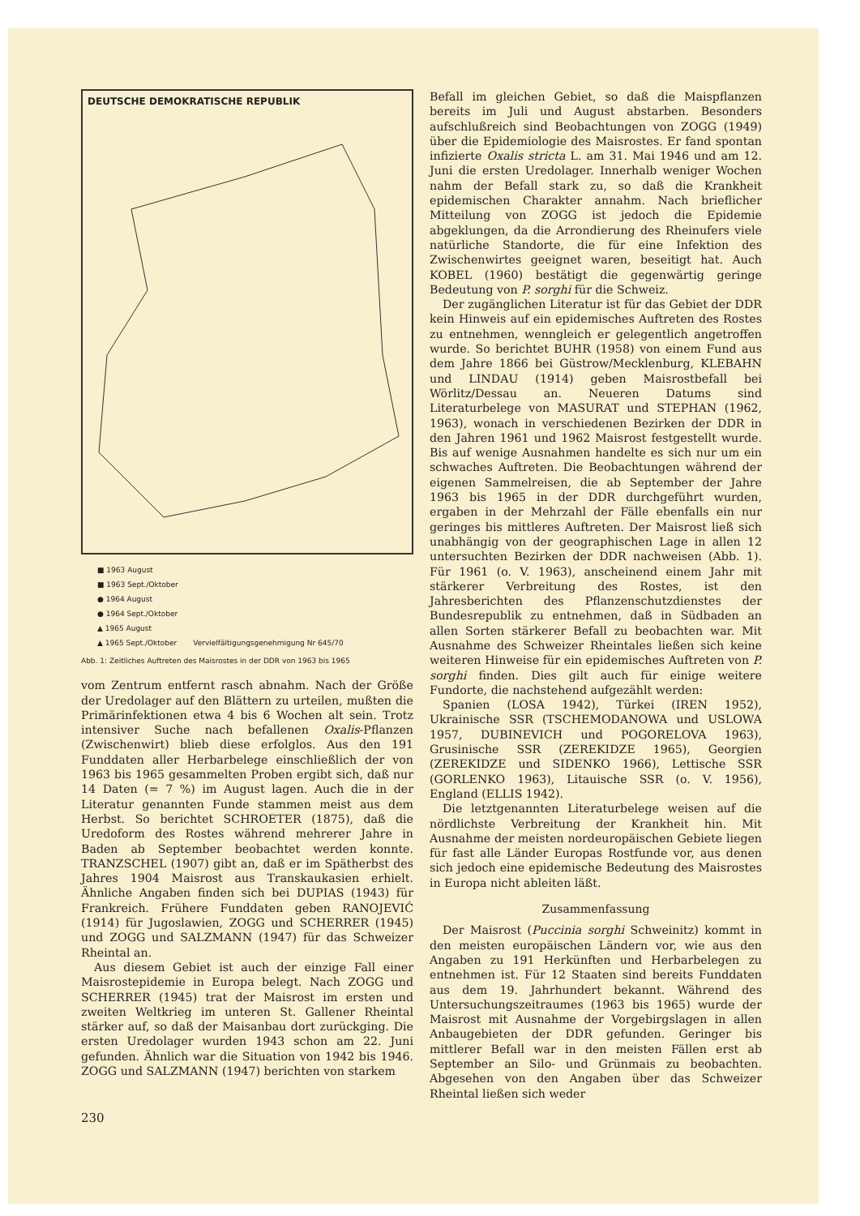DEUTSCHE DEMOKRATISCHE REPUBLIK
■ 1963 August
■ 1963 Sept./Oktober
● 1964 August
● 1964 Sept./Oktober
▲ 1965 August
▲ 1965 Sept./Oktober Vervielfältigungsgenehmigung Nr 645/70
Abb. 1: Zeitliches Auftreten des Maisrostes in der DDR von 1963 bis 1965
vom Zentrum entfernt rasch abnahm. Nach der Größe der Uredolager auf den Blättern zu urteilen, mußten die Primärinfektionen etwa 4 bis 6 Wochen alt sein. Trotz intensiver Suche nach befallenen Oxalis-Pflanzen (Zwischenwirt) blieb diese erfolglos. Aus den 191 Funddaten aller Herbarbelege einschließlich der von 1963 bis 1965 gesammelten Proben ergibt sich, daß nur 14 Daten (= 7 %) im August lagen. Auch die in der Literatur genannten Funde stammen meist aus dem Herbst. So berichtet SCHROETER (1875), daß die Uredoform des Rostes während mehrerer Jahre in Baden ab September beobachtet werden konnte. TRANZSCHEL (1907) gibt an, daß er im Spätherbst des Jahres 1904 Maisrost aus Transkaukasien erhielt. Ähnliche Angaben finden sich bei DUPIAS (1943) für Frankreich. Frühere Funddaten geben RANOJEVIĆ (1914) für Jugoslawien, ZOGG und SCHERRER (1945) und ZOGG und SALZMANN (1947) für das Schweizer Rheintal an.
Aus diesem Gebiet ist auch der einzige Fall einer Maisrostepidemie in Europa belegt. Nach ZOGG und SCHERRER (1945) trat der Maisrost im ersten und zweiten Weltkrieg im unteren St. Gallener Rheintal stärker auf, so daß der Maisanbau dort zurückging. Die ersten Uredolager wurden 1943 schon am 22. Juni gefunden. Ähnlich war die Situation von 1942 bis 1946. ZOGG und SALZMANN (1947) berichten von starkem
230
Befall im gleichen Gebiet, so daß die Maispflanzen bereits im Juli und August abstarben. Besonders aufschlußreich sind Beobachtungen von ZOGG (1949) über die Epidemiologie des Maisrostes. Er fand spontan infizierte Oxalis stricta L. am 31. Mai 1946 und am 12. Juni die ersten Uredolager. Innerhalb weniger Wochen nahm der Befall stark zu, so daß die Krankheit epidemischen Charakter annahm. Nach brieflicher Mitteilung von ZOGG ist jedoch die Epidemie abgeklungen, da die Arrondierung des Rheinufers viele natürliche Standorte, die für eine Infektion des Zwischenwirtes geeignet waren, beseitigt hat. Auch KOBEL (1960) bestätigt die gegenwärtig geringe Bedeutung von P. sorghi für die Schweiz.
Der zugänglichen Literatur ist für das Gebiet der DDR kein Hinweis auf ein epidemisches Auftreten des Rostes zu entnehmen, wenngleich er gelegentlich angetroffen wurde. So berichtet BUHR (1958) von einem Fund aus dem Jahre 1866 bei Güstrow/Mecklenburg, KLEBAHN und LINDAU (1914) geben Maisrostbefall bei Wörlitz/Dessau an. Neueren Datums sind Literaturbelege von MASURAT und STEPHAN (1962, 1963), wonach in verschiedenen Bezirken der DDR in den Jahren 1961 und 1962 Maisrost festgestellt wurde. Bis auf wenige Ausnahmen handelte es sich nur um ein schwaches Auftreten. Die Beobachtungen während der eigenen Sammelreisen, die ab September der Jahre 1963 bis 1965 in der DDR durchgeführt wurden, ergaben in der Mehrzahl der Fälle ebenfalls ein nur geringes bis mittleres Auftreten. Der Maisrost ließ sich unabhängig von der geographischen Lage in allen 12 untersuchten Bezirken der DDR nachweisen (Abb. 1). Für 1961 (o. V. 1963), anscheinend einem Jahr mit stärkerer Verbreitung des Rostes, ist den Jahresberichten des Pflanzenschutzdienstes der Bundesrepublik zu entnehmen, daß in Südbaden an allen Sorten stärkerer Befall zu beobachten war. Mit Ausnahme des Schweizer Rheintales ließen sich keine weiteren Hinweise für ein epidemisches Auftreten von P. sorghi finden. Dies gilt auch für einige weitere Fundorte, die nachstehend aufgezählt werden:
Spanien (LOSA 1942), Türkei (IREN 1952), Ukrainische SSR (TSCHEMODANOWA und USLOWA 1957, DUBINEVICH und POGORELOVA 1963), Grusinische SSR (ZEREKIDZE 1965), Georgien (ZEREKIDZE und SIDENKO 1966), Lettische SSR (GORLENKO 1963), Litauische SSR (o. V. 1956), England (ELLIS 1942).
Die letztgenannten Literaturbelege weisen auf die nördlichste Verbreitung der Krankheit hin. Mit Ausnahme der meisten nordeuropäischen Gebiete liegen für fast alle Länder Europas Rostfunde vor, aus denen sich jedoch eine epidemische Bedeutung des Maisrostes in Europa nicht ableiten läßt.
Zusammenfassung
Der Maisrost (Puccinia sorghi Schweinitz) kommt in den meisten europäischen Ländern vor, wie aus den Angaben zu 191 Herkünften und Herbarbelegen zu entnehmen ist. Für 12 Staaten sind bereits Funddaten aus dem 19. Jahrhundert bekannt. Während des Untersuchungszeitraumes (1963 bis 1965) wurde der Maisrost mit Ausnahme der Vorgebirgslagen in allen Anbaugebieten der DDR gefunden. Geringer bis mittlerer Befall war in den meisten Fällen erst ab September an Silo- und Grünmais zu beobachten. Abgesehen von den Angaben über das Schweizer Rheintal ließen sich weder